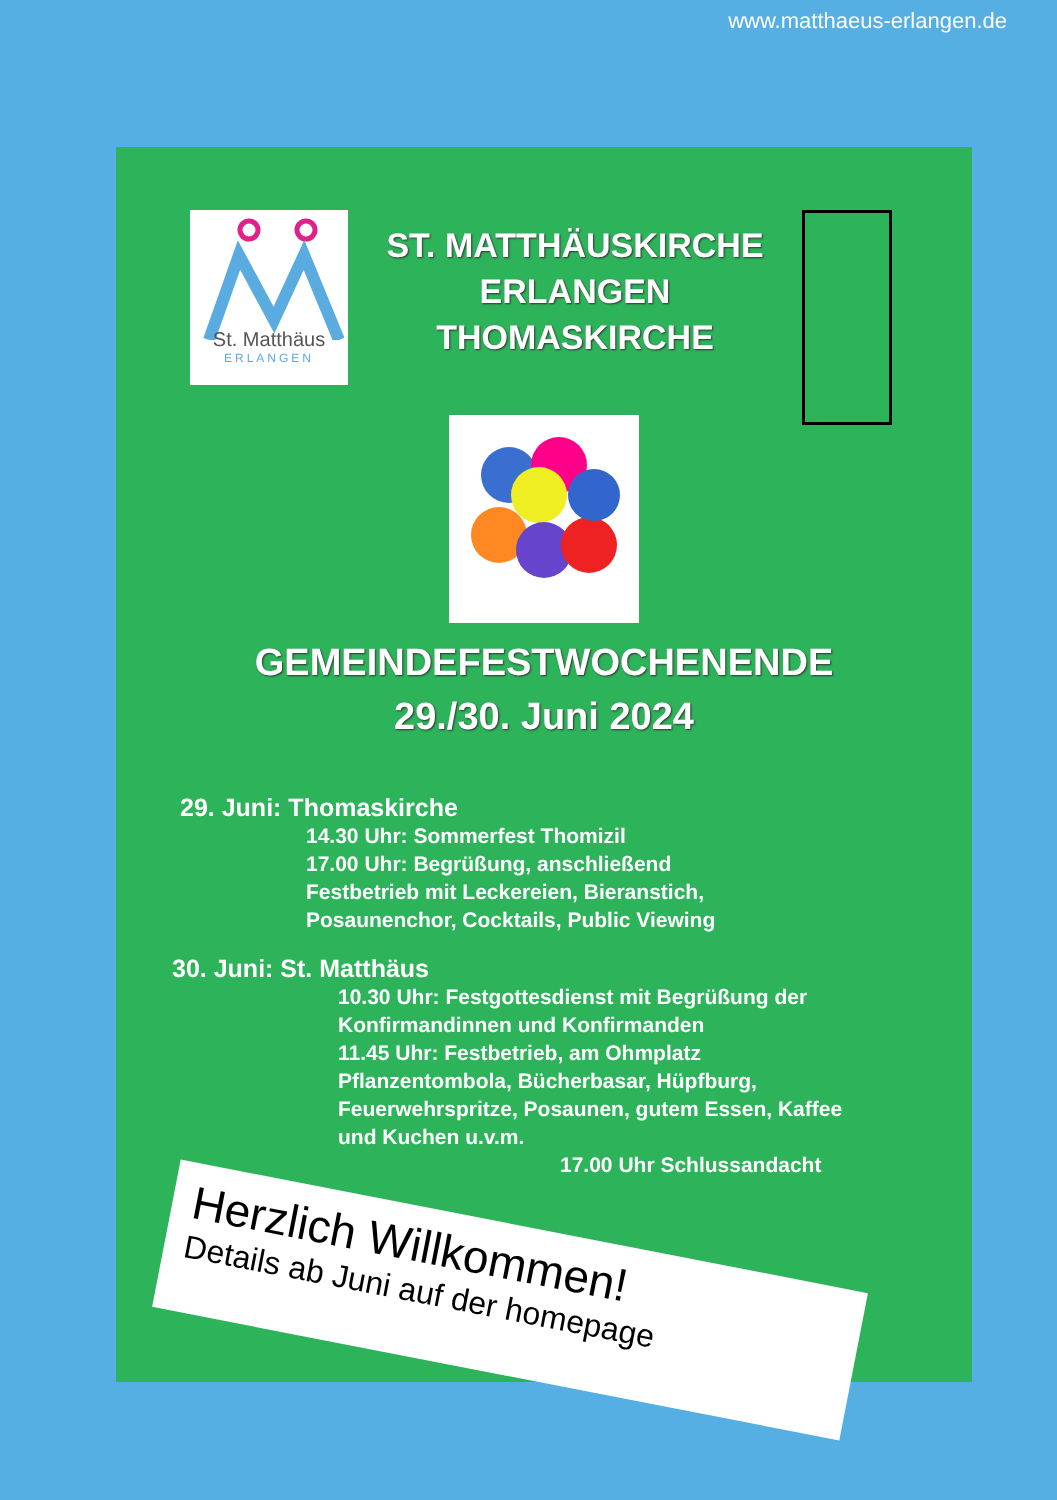www.matthaeus-erlangen.de
St. Matthäus
ERLANGEN
ST. MATTHÄUSKIRCHE
ERLANGEN
THOMASKIRCHE
GEMEINDEFESTWOCHENENDE
29./30. Juni 2024
29. Juni: Thomaskirche
14.30 Uhr: Sommerfest Thomizil
17.00 Uhr: Begrüßung, anschließend
Festbetrieb mit Leckereien, Bieranstich,
Posaunenchor, Cocktails, Public Viewing
30. Juni: St. Matthäus
10.30 Uhr: Festgottesdienst mit Begrüßung der
Konfirmandinnen und Konfirmanden
11.45 Uhr: Festbetrieb, am Ohmplatz
Pflanzentombola, Bücherbasar, Hüpfburg,
Feuerwehrspritze, Posaunen, gutem Essen, Kaffee
und Kuchen u.v.m.
17.00 Uhr Schlussandacht
Herzlich Willkommen!
Details ab Juni auf der homepage